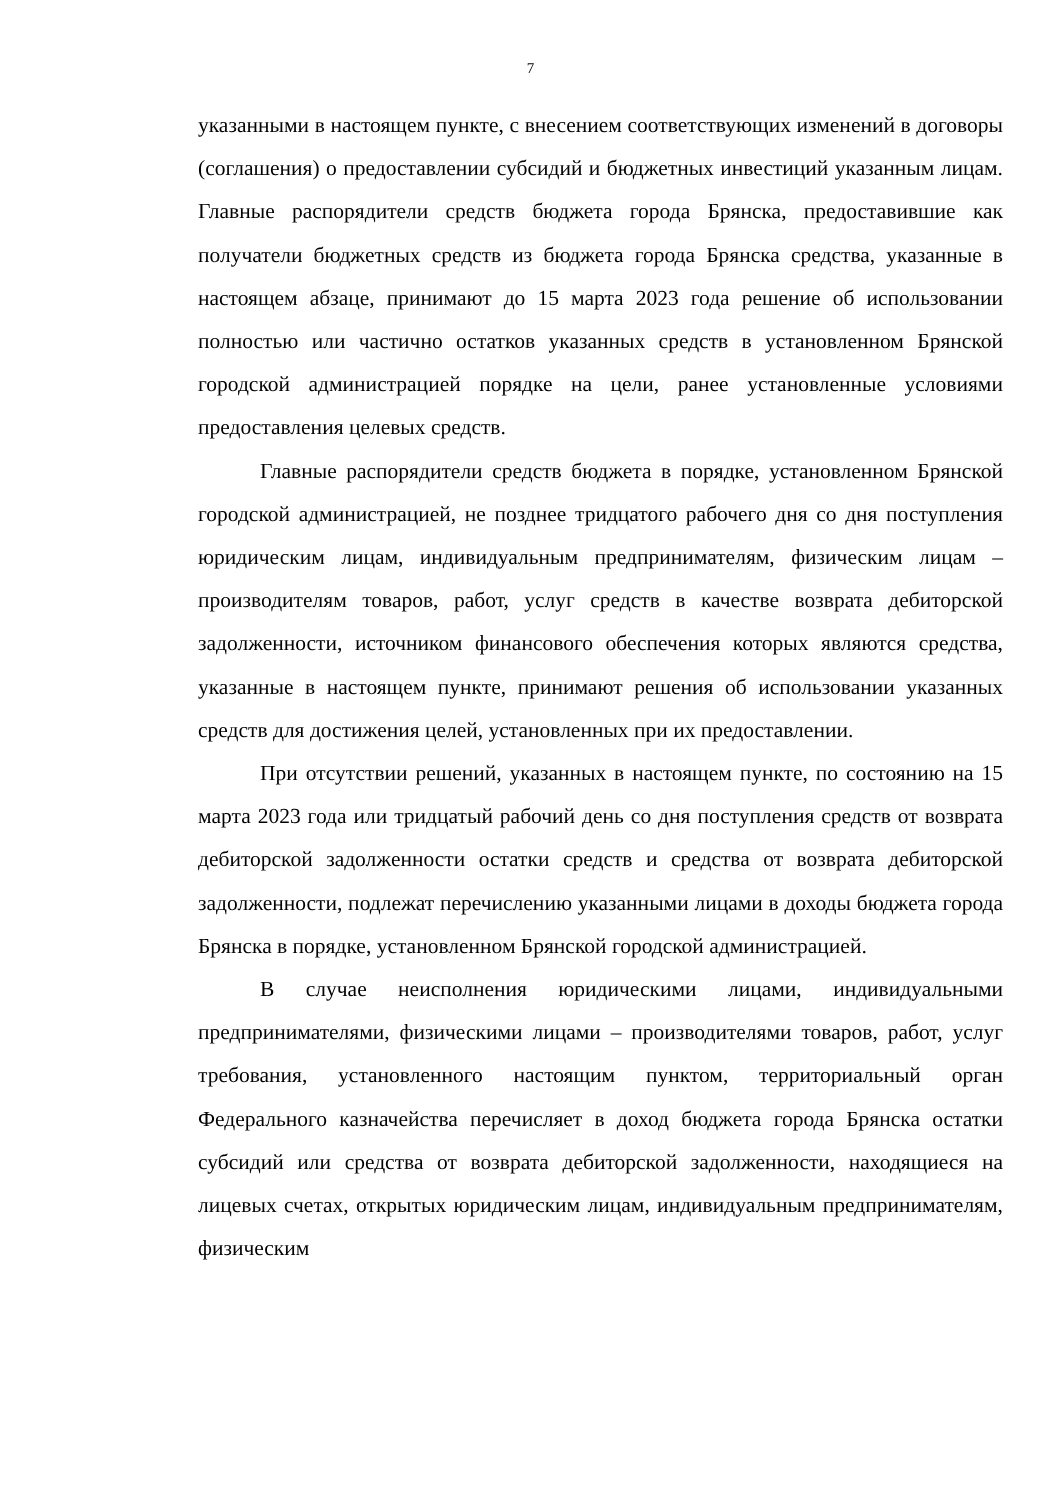7
указанными в настоящем пункте, с внесением соответствующих изменений в договоры (соглашения) о предоставлении субсидий и бюджетных инвестиций указанным лицам. Главные распорядители средств бюджета города Брянска, предоставившие как получатели бюджетных средств из бюджета города Брянска средства, указанные в настоящем абзаце, принимают до 15 марта 2023 года решение об использовании полностью или частично остатков указанных средств в установленном Брянской городской администрацией порядке на цели, ранее установленные условиями предоставления целевых средств.
Главные распорядители средств бюджета в порядке, установленном Брянской городской администрацией, не позднее тридцатого рабочего дня со дня поступления юридическим лицам, индивидуальным предпринимателям, физическим лицам – производителям товаров, работ, услуг средств в качестве возврата дебиторской задолженности, источником финансового обеспечения которых являются средства, указанные в настоящем пункте, принимают решения об использовании указанных средств для достижения целей, установленных при их предоставлении.
При отсутствии решений, указанных в настоящем пункте, по состоянию на 15 марта 2023 года или тридцатый рабочий день со дня поступления средств от возврата дебиторской задолженности остатки средств и средства от возврата дебиторской задолженности, подлежат перечислению указанными лицами в доходы бюджета города Брянска в порядке, установленном Брянской городской администрацией.
В случае неисполнения юридическими лицами, индивидуальными предпринимателями, физическими лицами – производителями товаров, работ, услуг требования, установленного настоящим пунктом, территориальный орган Федерального казначейства перечисляет в доход бюджета города Брянска остатки субсидий или средства от возврата дебиторской задолженности, находящиеся на лицевых счетах, открытых юридическим лицам, индивидуальным предпринимателям, физическим